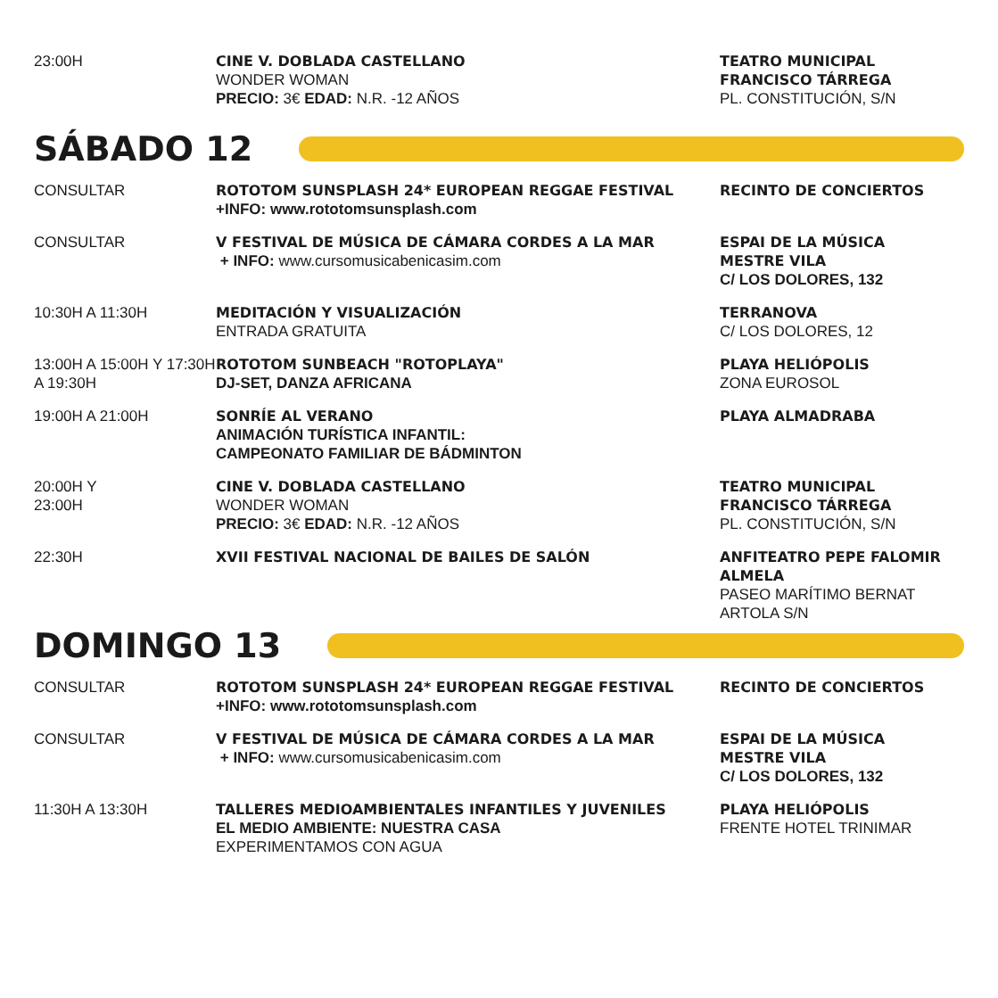| 23:00H | CINE V. DOBLADA CASTELLANO WONDER WOMAN PRECIO: 3€ EDAD: N.R. -12 AÑOS | TEATRO MUNICIPAL FRANCISCO TÁRREGA PL. CONSTITUCIÓN, S/N |
SÁBADO 12
| CONSULTAR | ROTOTOM SUNSPLASH 24* EUROPEAN REGGAE FESTIVAL +INFO: www.rototomsunsplash.com | RECINTO DE CONCIERTOS |
| CONSULTAR | V FESTIVAL DE MÚSICA DE CÁMARA CORDES A LA MAR + INFO: www.cursomusicabenicasim.com | ESPAI DE LA MÚSICA MESTRE VILA C/ LOS DOLORES, 132 |
| 10:30H A 11:30H | MEDITACIÓN Y VISUALIZACIÓN ENTRADA GRATUITA | TERRANOVA C/ LOS DOLORES, 12 |
| 13:00H A 15:00H Y 17:30H A 19:30H | ROTOTOM SUNBEACH "ROTOPLAYA" DJ-SET, DANZA AFRICANA | PLAYA HELIÓPOLIS ZONA EUROSOL |
| 19:00H A 21:00H | SONRÍE AL VERANO ANIMACIÓN TURÍSTICA INFANTIL: CAMPEONATO FAMILIAR DE BÁDMINTON | PLAYA ALMADRABA |
| 20:00H Y 23:00H | CINE V. DOBLADA CASTELLANO WONDER WOMAN PRECIO: 3€ EDAD: N.R. -12 AÑOS | TEATRO MUNICIPAL FRANCISCO TÁRREGA PL. CONSTITUCIÓN, S/N |
| 22:30H | XVII FESTIVAL NACIONAL DE BAILES DE SALÓN | ANFITEATRO PEPE FALOMIR ALMELA PASEO MARÍTIMO BERNAT ARTOLA S/N |
DOMINGO 13
| CONSULTAR | ROTOTOM SUNSPLASH 24* EUROPEAN REGGAE FESTIVAL +INFO: www.rototomsunsplash.com | RECINTO DE CONCIERTOS |
| CONSULTAR | V FESTIVAL DE MÚSICA DE CÁMARA CORDES A LA MAR + INFO: www.cursomusicabenicasim.com | ESPAI DE LA MÚSICA MESTRE VILA C/ LOS DOLORES, 132 |
| 11:30H A 13:30H | TALLERES MEDIOAMBIENTALES INFANTILES Y JUVENILES EL MEDIO AMBIENTE: NUESTRA CASA EXPERIMENTAMOS CON AGUA | PLAYA HELIÓPOLIS FRENTE HOTEL TRINIMAR |